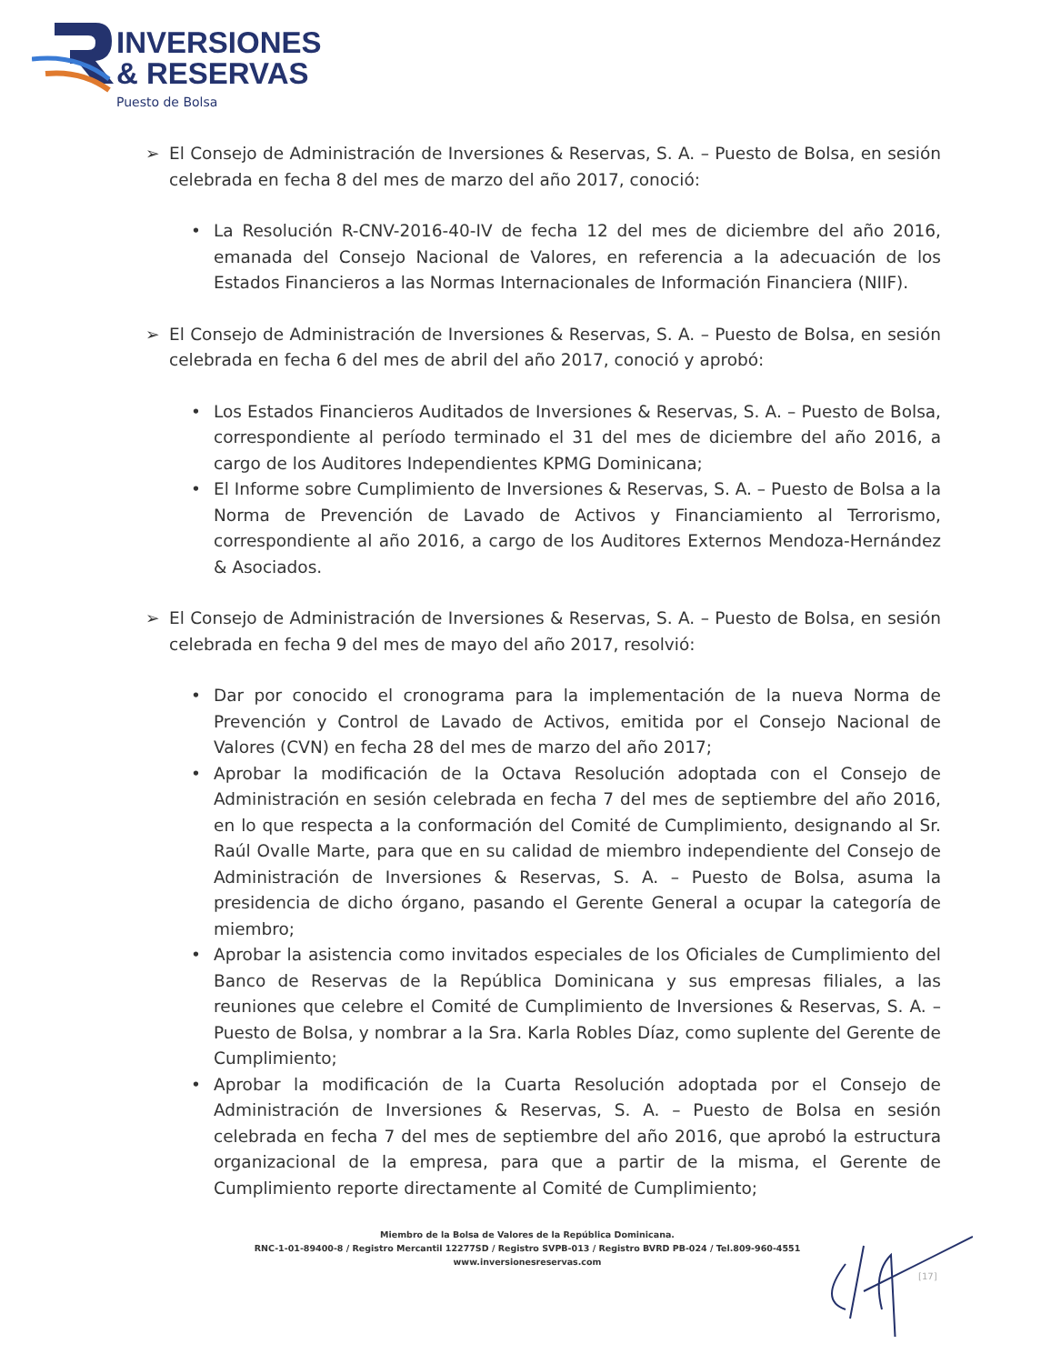INVERSIONES
& RESERVAS
Puesto de Bolsa
➢ El Consejo de Administración de Inversiones & Reservas, S. A. – Puesto de Bolsa, en sesión celebrada en fecha 8 del mes de marzo del año 2017, conoció:
• La Resolución R-CNV-2016-40-IV de fecha 12 del mes de diciembre del año 2016, emanada del Consejo Nacional de Valores, en referencia a la adecuación de los Estados Financieros a las Normas Internacionales de Información Financiera (NIIF).
➢ El Consejo de Administración de Inversiones & Reservas, S. A. – Puesto de Bolsa, en sesión celebrada en fecha 6 del mes de abril del año 2017, conoció y aprobó:
• Los Estados Financieros Auditados de Inversiones & Reservas, S. A. – Puesto de Bolsa, correspondiente al período terminado el 31 del mes de diciembre del año 2016, a cargo de los Auditores Independientes KPMG Dominicana;
• El Informe sobre Cumplimiento de Inversiones & Reservas, S. A. – Puesto de Bolsa a la Norma de Prevención de Lavado de Activos y Financiamiento al Terrorismo, correspondiente al año 2016, a cargo de los Auditores Externos Mendoza-Hernández & Asociados.
➢ El Consejo de Administración de Inversiones & Reservas, S. A. – Puesto de Bolsa, en sesión celebrada en fecha 9 del mes de mayo del año 2017, resolvió:
• Dar por conocido el cronograma para la implementación de la nueva Norma de Prevención y Control de Lavado de Activos, emitida por el Consejo Nacional de Valores (CVN) en fecha 28 del mes de marzo del año 2017;
• Aprobar la modificación de la Octava Resolución adoptada con el Consejo de Administración en sesión celebrada en fecha 7 del mes de septiembre del año 2016, en lo que respecta a la conformación del Comité de Cumplimiento, designando al Sr. Raúl Ovalle Marte, para que en su calidad de miembro independiente del Consejo de Administración de Inversiones & Reservas, S. A. – Puesto de Bolsa, asuma la presidencia de dicho órgano, pasando el Gerente General a ocupar la categoría de miembro;
• Aprobar la asistencia como invitados especiales de los Oficiales de Cumplimiento del Banco de Reservas de la República Dominicana y sus empresas filiales, a las reuniones que celebre el Comité de Cumplimiento de Inversiones & Reservas, S. A. – Puesto de Bolsa, y nombrar a la Sra. Karla Robles Díaz, como suplente del Gerente de Cumplimiento;
• Aprobar la modificación de la Cuarta Resolución adoptada por el Consejo de Administración de Inversiones & Reservas, S. A. – Puesto de Bolsa en sesión celebrada en fecha 7 del mes de septiembre del año 2016, que aprobó la estructura organizacional de la empresa, para que a partir de la misma, el Gerente de Cumplimiento reporte directamente al Comité de Cumplimiento;
Miembro de la Bolsa de Valores de la República Dominicana.
RNC-1-01-89400-8 / Registro Mercantil 12277SD / Registro SVPB-013 / Registro BVRD PB-024 / Tel.809-960-4551
www.inversionesreservas.com
[17]